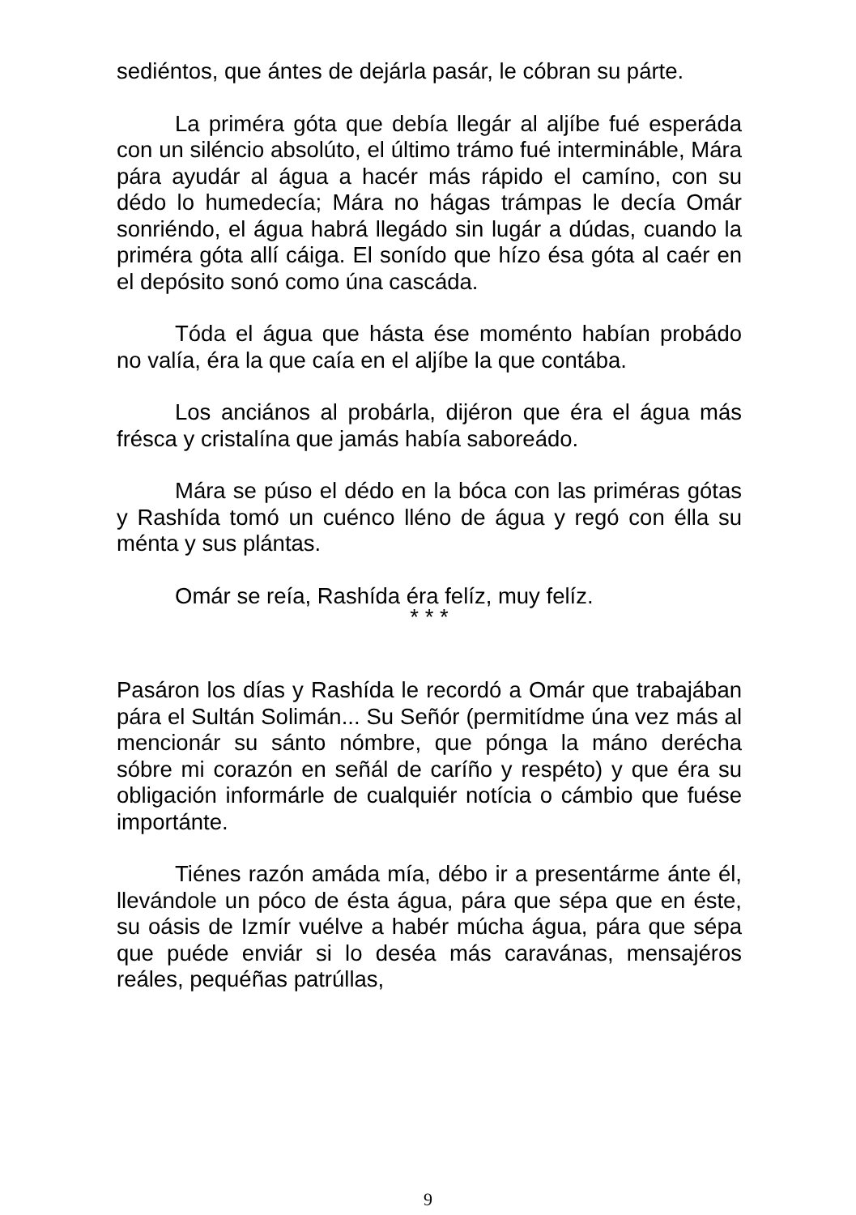sediéntos, que ántes de dejárla pasár, le cóbran su párte.
La priméra góta que debía llegár al aljíbe fué esperáda con un siléncio absolúto, el último trámo fué intermináble, Mára pára ayudár al água a hacér más rápido el camíno, con su dédo lo humedecía; Mára no hágas trámpas le decía Omár sonriéndo, el água habrá llegádo sin lugár a dúdas, cuando la priméra góta allí cáiga. El sonído que hízo ésa góta al caér en el depósito sonó como úna cascáda.
Tóda el água que hásta ése moménto habían probádo no valía, éra la que caía en el aljíbe la que contába.
Los anciános al probárla, dijéron que éra el água más frésca y cristalína que jamás había saboreádo.
Mára se púso el dédo en la bóca con las priméras gótas y Rashída tomó un cuénco lléno de água y regó con élla su ménta y sus plántas.
Omár se reía, Rashída éra felíz, muy felíz.
* * *
Pasáron los días y Rashída le recordó a Omár que trabajában pára el Sultán Solimán... Su Señór (permitídme úna vez más al mencionár su sánto nómbre, que pónga la máno deréchа sóbre mi corazón en señál de caríño y respéto) y que éra su obligación informárle de cualquiér notícia o cámbio que fuése importánte.
Tiénes razón amáda mía, débo ir a presentárme ánte él, llevándole un póco de ésta água, pára que sépa que en éste, su oásis de Izmír vuélve a habér múcha água, pára que sépa que puéde enviár si lo deséa más caravánas, mensajéros reáles, pequéñas patrúllas,
9